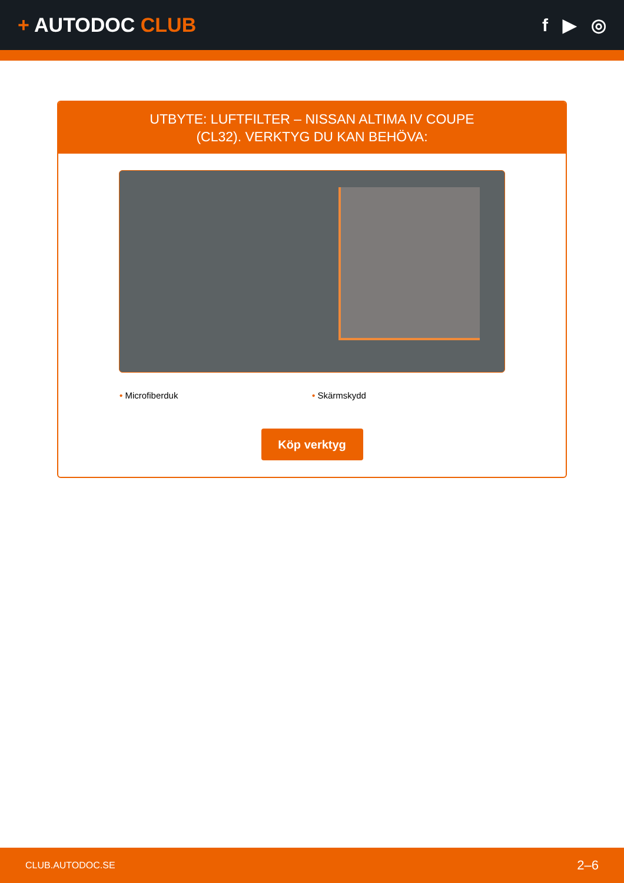+ AUTODOC CLUB f ▶ ◎
UTBYTE: LUFTFILTER – NISSAN ALTIMA IV COUPE
(CL32). VERKTYG DU KAN BEHÖVA:
• Microfiberduk • Skärmskydd
Köp verktyg
CLUB.AUTODOC.SE 2–6